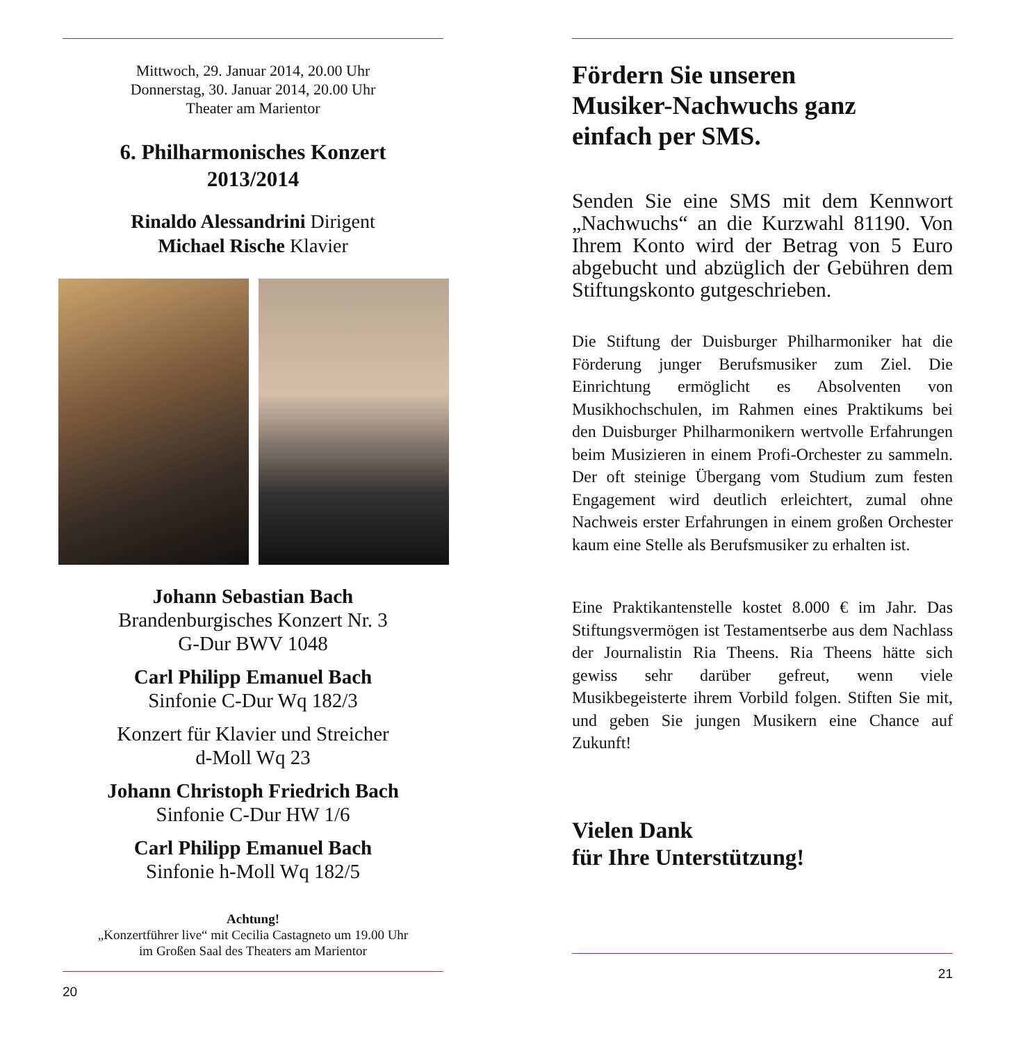Mittwoch, 29. Januar 2014, 20.00 Uhr
Donnerstag, 30. Januar 2014, 20.00 Uhr
Theater am Marientor
6. Philharmonisches Konzert
2013/2014
Rinaldo Alessandrini Dirigent
Michael Rische Klavier
Johann Sebastian Bach
Brandenburgisches Konzert Nr. 3
G-Dur BWV 1048
Carl Philipp Emanuel Bach
Sinfonie C-Dur Wq 182/3
Konzert für Klavier und Streicher
d-Moll Wq 23
Johann Christoph Friedrich Bach
Sinfonie C-Dur HW 1/6
Carl Philipp Emanuel Bach
Sinfonie h-Moll Wq 182/5
Achtung!
„Konzertführer live“ mit Cecilia Castagneto um 19.00 Uhr
im Großen Saal des Theaters am Marientor
20
Fördern Sie unseren
Musiker-Nachwuchs ganz
einfach per SMS.
Senden Sie eine SMS mit dem Kennwort „Nachwuchs“ an die Kurzwahl 81190. Von Ihrem Konto wird der Betrag von 5 Euro abgebucht und abzüglich der Gebühren dem Stiftungskonto gutgeschrieben.
Die Stiftung der Duisburger Philharmoniker hat die Förderung junger Berufsmusiker zum Ziel. Die Einrichtung ermöglicht es Absolventen von Musikhochschulen, im Rahmen eines Praktikums bei den Duisburger Philharmonikern wertvolle Erfahrungen beim Musizieren in einem Profi-Orchester zu sammeln. Der oft steinige Übergang vom Studium zum festen Engagement wird deutlich erleichtert, zumal ohne Nachweis erster Erfahrungen in einem großen Orchester kaum eine Stelle als Berufsmusiker zu erhalten ist.
Eine Praktikantenstelle kostet 8.000 € im Jahr. Das Stiftungsvermögen ist Testamentserbe aus dem Nachlass der Journalistin Ria Theens. Ria Theens hätte sich gewiss sehr darüber gefreut, wenn viele Musikbegeisterte ihrem Vorbild folgen. Stiften Sie mit, und geben Sie jungen Musikern eine Chance auf Zukunft!
Vielen Dank
für Ihre Unterstützung!
21